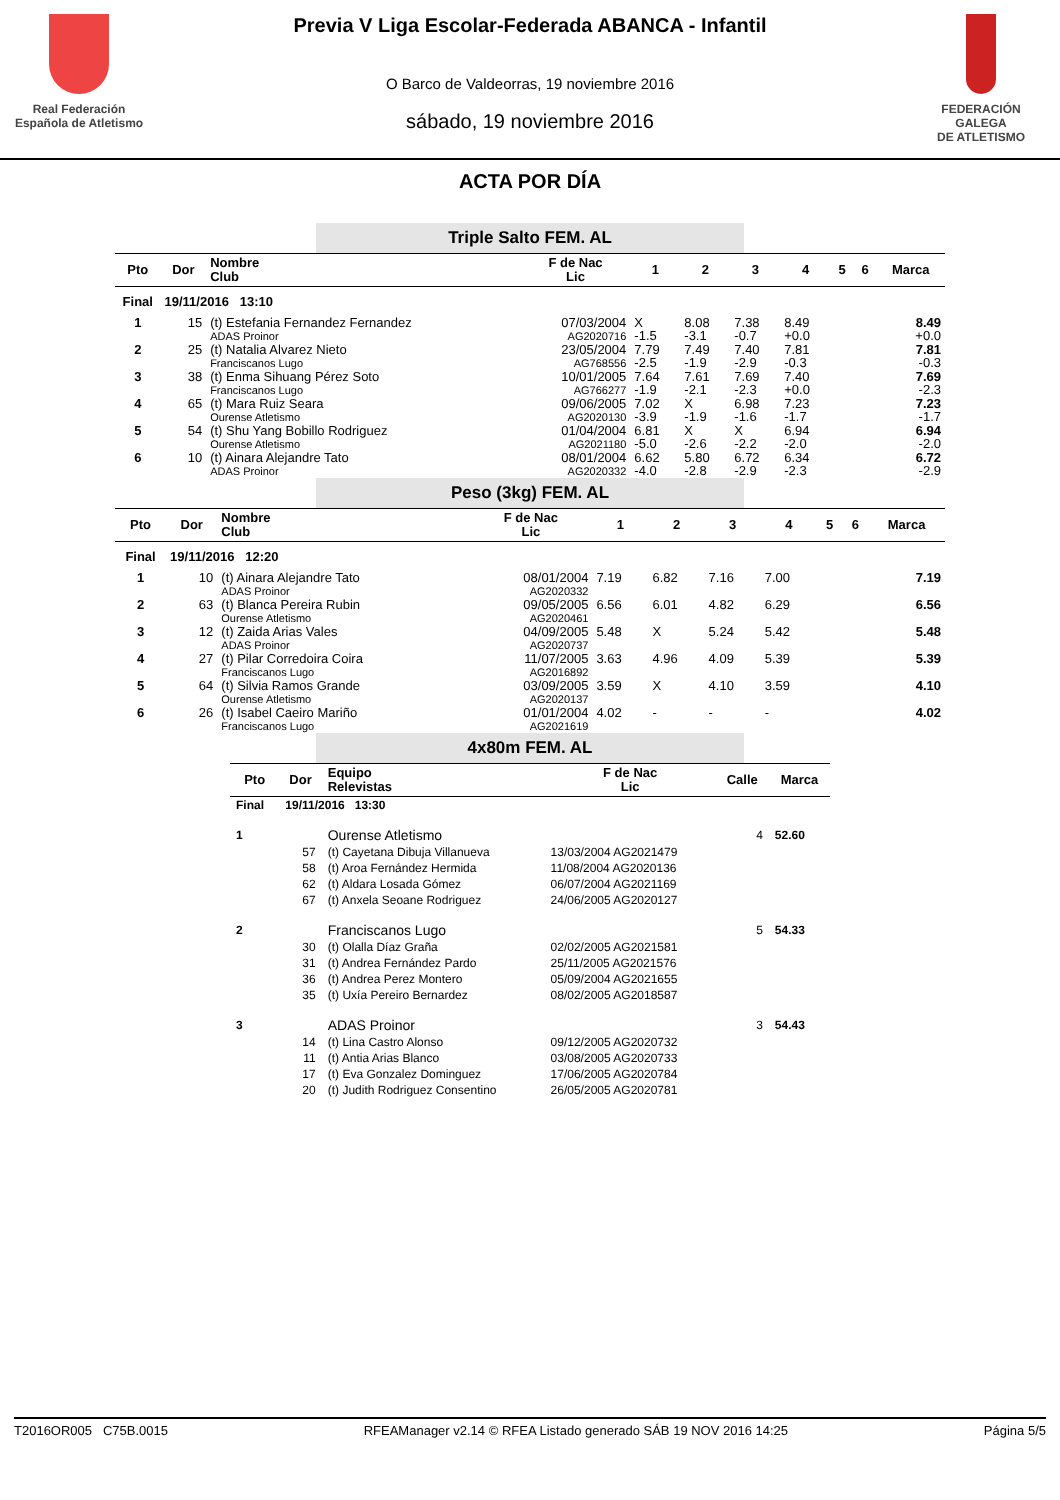Real Federación
Española de Atletismo
Previa V Liga Escolar-Federada ABANCA - Infantil
O Barco de Valdeorras, 19 noviembre 2016
sábado, 19 noviembre 2016
FEDERACIÓN GALEGA
DE ATLETISMO
ACTA POR DÍA
Triple Salto FEM. AL
| Pto | Dor | Nombre Club | F de Nac Lic | 1 | 2 | 3 | 4 | 5 | 6 | Marca |
| --- | --- | --- | --- | --- | --- | --- | --- | --- | --- | --- |
| Final | 19/11/2016 13:10 | | | | | | | | | |
| 1 | 15 | (t) Estefania Fernandez Fernandez ADAS Proinor | 07/03/2004 AG2020716 | X -1.5 | 8.08 -3.1 | 7.38 -0.7 | 8.49 +0.0 | | | 8.49 +0.0 |
| 2 | 25 | (t) Natalia Alvarez Nieto Franciscanos Lugo | 23/05/2004 AG768556 | 7.79 -2.5 | 7.49 -1.9 | 7.40 -2.9 | 7.81 -0.3 | | | 7.81 -0.3 |
| 3 | 38 | (t) Enma Sihuang Pérez Soto Franciscanos Lugo | 10/01/2005 AG766277 | 7.64 -1.9 | 7.61 -2.1 | 7.69 -2.3 | 7.40 +0.0 | | | 7.69 -2.3 |
| 4 | 65 | (t) Mara Ruiz Seara Ourense Atletismo | 09/06/2005 AG2020130 | 7.02 -3.9 | X -1.9 | 6.98 -1.6 | 7.23 -1.7 | | | 7.23 -1.7 |
| 5 | 54 | (t) Shu Yang Bobillo Rodriguez Ourense Atletismo | 01/04/2004 AG2021180 | 6.81 -5.0 | X -2.6 | X -2.2 | 6.94 -2.0 | | | 6.94 -2.0 |
| 6 | 10 | (t) Ainara Alejandre Tato ADAS Proinor | 08/01/2004 AG2020332 | 6.62 -4.0 | 5.80 -2.8 | 6.72 -2.9 | 6.34 -2.3 | | | 6.72 -2.9 |
Peso (3kg) FEM. AL
| Pto | Dor | Nombre Club | F de Nac Lic | 1 | 2 | 3 | 4 | 5 | 6 | Marca |
| --- | --- | --- | --- | --- | --- | --- | --- | --- | --- | --- |
| Final | 19/11/2016 12:20 | | | | | | | | | |
| 1 | 10 | (t) Ainara Alejandre Tato ADAS Proinor | 08/01/2004 AG2020332 | 7.19 | 6.82 | 7.16 | 7.00 | | | 7.19 |
| 2 | 63 | (t) Blanca Pereira Rubin Ourense Atletismo | 09/05/2005 AG2020461 | 6.56 | 6.01 | 4.82 | 6.29 | | | 6.56 |
| 3 | 12 | (t) Zaida Arias Vales ADAS Proinor | 04/09/2005 AG2020737 | 5.48 | X | 5.24 | 5.42 | | | 5.48 |
| 4 | 27 | (t) Pilar Corredoira Coira Franciscanos Lugo | 11/07/2005 AG2016892 | 3.63 | 4.96 | 4.09 | 5.39 | | | 5.39 |
| 5 | 64 | (t) Silvia Ramos Grande Ourense Atletismo | 03/09/2005 AG2020137 | 3.59 | X | 4.10 | 3.59 | | | 4.10 |
| 6 | 26 | (t) Isabel Caeiro Mariño Franciscanos Lugo | 01/01/2004 AG2021619 | 4.02 | - | - | - | | | 4.02 |
4x80m FEM. AL
| Pto | Dor | Equipo Relevistas | F de Nac Lic | Calle | Marca |
| --- | --- | --- | --- | --- | --- |
| Final | 19/11/2016 13:30 | | | | |
| 1 | | Ourense Atletismo | | 4 | 52.60 |
| | 57 | (t) Cayetana Dibuja Villanueva | 13/03/2004 AG2021479 | | |
| | 58 | (t) Aroa Fernández Hermida | 11/08/2004 AG2020136 | | |
| | 62 | (t) Aldara Losada Gómez | 06/07/2004 AG2021169 | | |
| | 67 | (t) Anxela Seoane Rodriguez | 24/06/2005 AG2020127 | | |
| 2 | | Franciscanos Lugo | | 5 | 54.33 |
| | 30 | (t) Olalla Díaz Graña | 02/02/2005 AG2021581 | | |
| | 31 | (t) Andrea Fernández Pardo | 25/11/2005 AG2021576 | | |
| | 36 | (t) Andrea Perez Montero | 05/09/2004 AG2021655 | | |
| | 35 | (t) Uxía Pereiro Bernardez | 08/02/2005 AG2018587 | | |
| 3 | | ADAS Proinor | | 3 | 54.43 |
| | 14 | (t) Lina Castro Alonso | 09/12/2005 AG2020732 | | |
| | 11 | (t) Antia Arias Blanco | 03/08/2005 AG2020733 | | |
| | 17 | (t) Eva Gonzalez Dominguez | 17/06/2005 AG2020784 | | |
| | 20 | (t) Judith Rodriguez Consentino | 26/05/2005 AG2020781 | | |
T2016OR005 C75B.0015 RFEAManager v2.14 © RFEA Listado generado SÁB 19 NOV 2016 14:25 Página 5/5